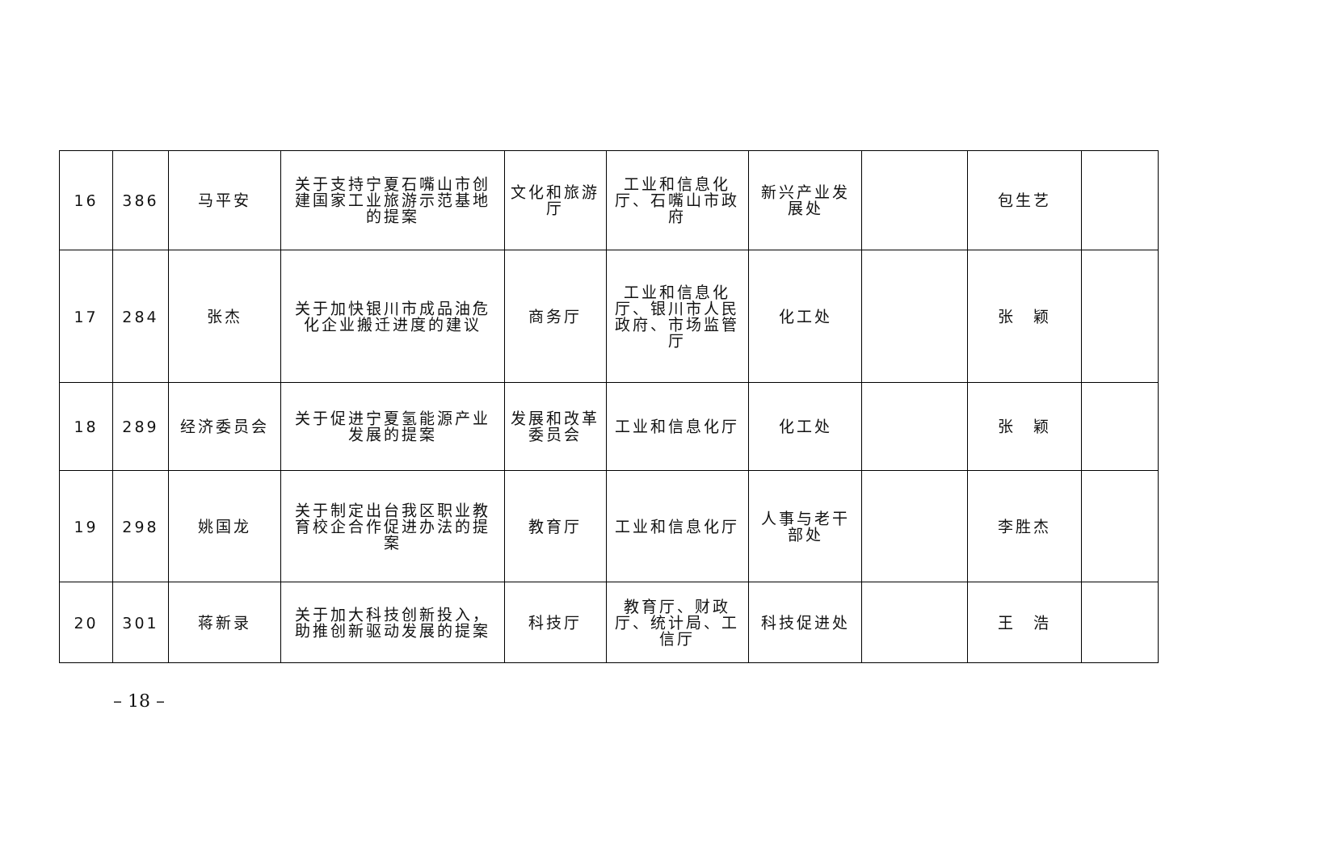| 16 | 386 | 马平安 | 关于支持宁夏石嘴山市创建国家工业旅游示范基地的提案 | 文化和旅游厅 | 工业和信息化厅、石嘴山市政府 | 新兴产业发展处 | | 包生艺 | |
| 17 | 284 | 张杰 | 关于加快银川市成品油危化企业搬迁进度的建议 | 商务厅 | 工业和信息化厅、银川市人民政府、市场监管厅 | 化工处 | | 张 颖 | |
| 18 | 289 | 经济委员会 | 关于促进宁夏氢能源产业发展的提案 | 发展和改革委员会 | 工业和信息化厅 | 化工处 | | 张 颖 | |
| 19 | 298 | 姚国龙 | 关于制定出台我区职业教育校企合作促进办法的提案 | 教育厅 | 工业和信息化厅 | 人事与老干部处 | | 李胜杰 | |
| 20 | 301 | 蒋新录 | 关于加大科技创新投入，助推创新驱动发展的提案 | 科技厅 | 教育厅、财政厅、统计局、工信厅 | 科技促进处 | | 王 浩 | |
– 18 –